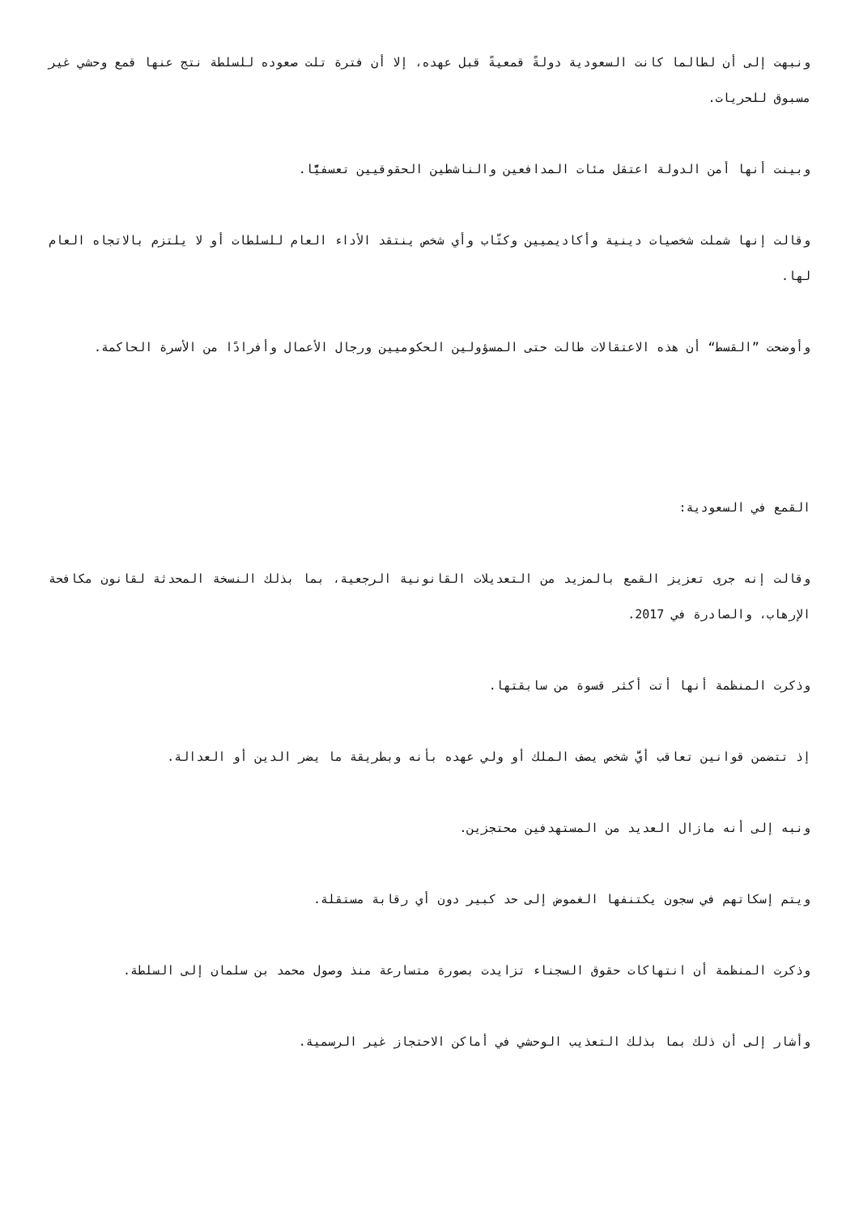ونبهت إلى أن لطالما كانت السعودية دولةً قمعيةً قبل عهده، إلا أن فترة تلت صعوده للسلطة نتج عنها قمع وحشي غير مسبوق للحريات.
وبينت أنها أمن الدولة اعتقل مئات المدافعين والناشطين الحقوقيين تعسفيًّا.
وقالت إنها شملت شخصيات دينية وأكاديميين وكتّاب وأي شخص ينتقد الأداء العام للسلطات أو لا يلتزم بالاتجاه العام لها.
وأوضحت ”القسط“ أن هذه الاعتقالات طالت حتى المسؤولين الحكوميين ورجال الأعمال وأفرادًا من الأسرة الحاكمة.
القمع في السعودية:
وقالت إنه جرى تعزيز القمع بالمزيد من التعديلات القانونية الرجعية، بما بذلك النسخة المحدثة لقانون مكافحة الإرهاب، والصادرة في 2017.
وذكرت المنظمة أنها أتت أكثر قسوة من سابقتها.
إذ تتضمن قوانين تعاقب أيَّ شخص يصف الملك أو ولي عهده بأنه وبطريقة ما يضر الدين أو العدالة.
ونبه إلى أنه مازال العديد من المستهدفين محتجزين.
ويتم إسكاتهم في سجون يكتنفها الغموض إلى حد كبير دون أي رقابة مستقلة.
وذكرت المنظمة أن انتهاكات حقوق السجناء تزايدت بصورة متسارعة منذ وصول محمد بن سلمان إلى السلطة.
وأشار إلى أن ذلك بما بذلك التعذيب الوحشي في أماكن الاحتجاز غير الرسمية.